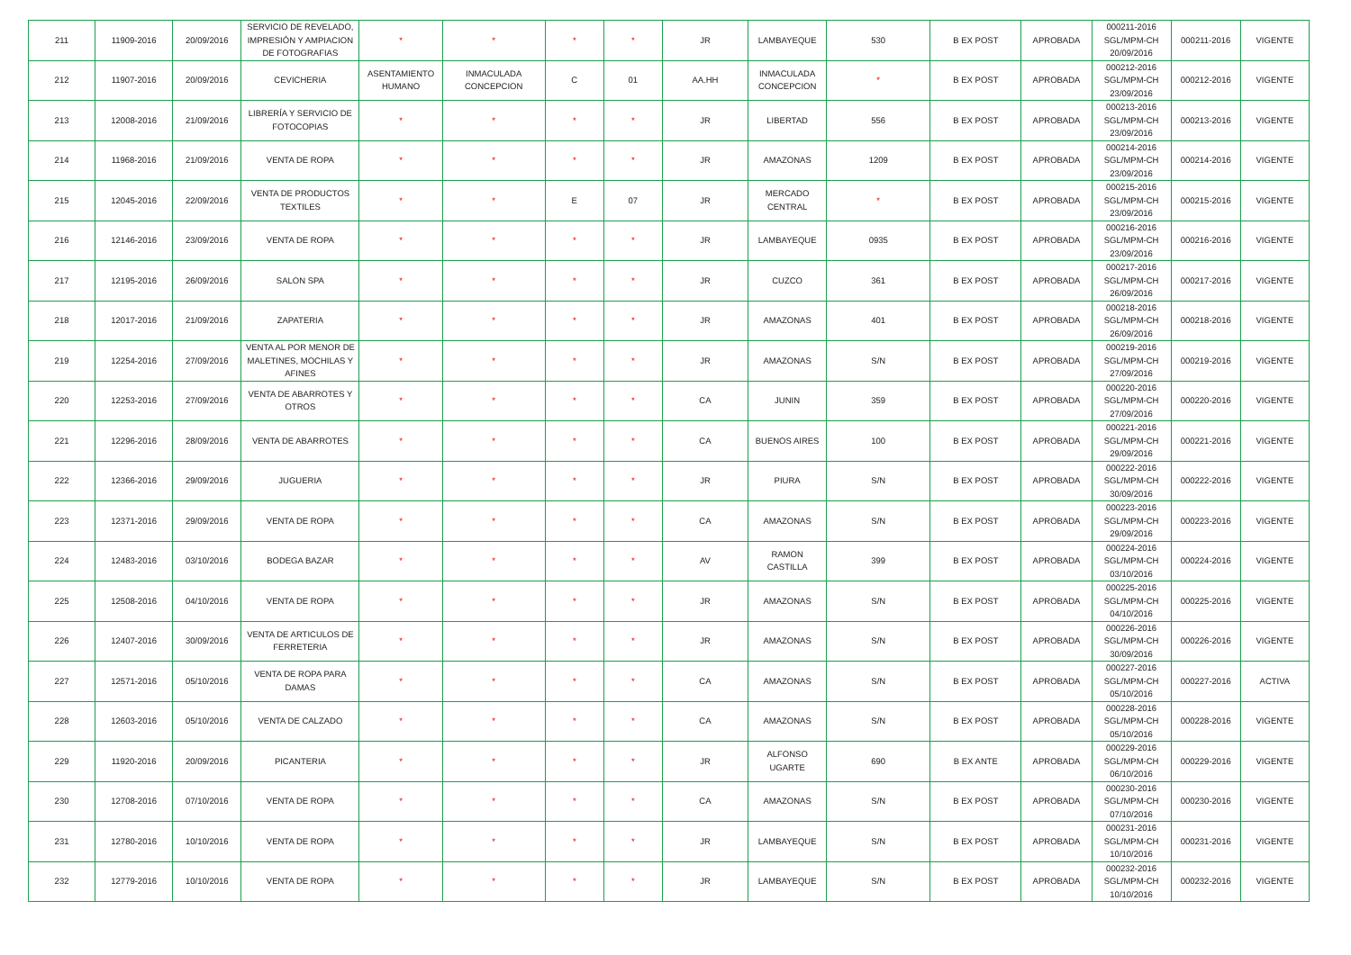| 211 | 11909-2016 | 20/09/2016 | SERVICIO DE REVELADO, IMPRESIÓN Y AMPIACION DE FOTOGRAFIAS | * | * | * | * | JR | LAMBAYEQUE | 530 | B EX POST | APROBADA | 000211-2016 SGL/MPM-CH 20/09/2016 | 000211-2016 | VIGENTE |
| 212 | 11907-2016 | 20/09/2016 | CEVICHERIA | ASENTAMIENTO HUMANO | INMACULADA CONCEPCION | C | 01 | AA.HH | INMACULADA CONCEPCION | * | B EX POST | APROBADA | 000212-2016 SGL/MPM-CH 23/09/2016 | 000212-2016 | VIGENTE |
| 213 | 12008-2016 | 21/09/2016 | LIBRERÍA Y SERVICIO DE FOTOCOPIAS | * | * | * | * | JR | LIBERTAD | 556 | B EX POST | APROBADA | 000213-2016 SGL/MPM-CH 23/09/2016 | 000213-2016 | VIGENTE |
| 214 | 11968-2016 | 21/09/2016 | VENTA DE ROPA | * | * | * | * | JR | AMAZONAS | 1209 | B EX POST | APROBADA | 000214-2016 SGL/MPM-CH 23/09/2016 | 000214-2016 | VIGENTE |
| 215 | 12045-2016 | 22/09/2016 | VENTA DE PRODUCTOS TEXTILES | * | * | E | 07 | JR | MERCADO CENTRAL | * | B EX POST | APROBADA | 000215-2016 SGL/MPM-CH 23/09/2016 | 000215-2016 | VIGENTE |
| 216 | 12146-2016 | 23/09/2016 | VENTA DE ROPA | * | * | * | * | JR | LAMBAYEQUE | 0935 | B EX POST | APROBADA | 000216-2016 SGL/MPM-CH 23/09/2016 | 000216-2016 | VIGENTE |
| 217 | 12195-2016 | 26/09/2016 | SALON SPA | * | * | * | * | JR | CUZCO | 361 | B EX POST | APROBADA | 000217-2016 SGL/MPM-CH 26/09/2016 | 000217-2016 | VIGENTE |
| 218 | 12017-2016 | 21/09/2016 | ZAPATERIA | * | * | * | * | JR | AMAZONAS | 401 | B EX POST | APROBADA | 000218-2016 SGL/MPM-CH 26/09/2016 | 000218-2016 | VIGENTE |
| 219 | 12254-2016 | 27/09/2016 | VENTA AL POR MENOR DE MALETINES, MOCHILAS Y AFINES | * | * | * | * | JR | AMAZONAS | S/N | B EX POST | APROBADA | 000219-2016 SGL/MPM-CH 27/09/2016 | 000219-2016 | VIGENTE |
| 220 | 12253-2016 | 27/09/2016 | VENTA DE ABARROTES Y OTROS | * | * | * | * | CA | JUNIN | 359 | B EX POST | APROBADA | 000220-2016 SGL/MPM-CH 27/09/2016 | 000220-2016 | VIGENTE |
| 221 | 12296-2016 | 28/09/2016 | VENTA DE ABARROTES | * | * | * | * | CA | BUENOS AIRES | 100 | B EX POST | APROBADA | 000221-2016 SGL/MPM-CH 29/09/2016 | 000221-2016 | VIGENTE |
| 222 | 12366-2016 | 29/09/2016 | JUGUERIA | * | * | * | * | JR | PIURA | S/N | B EX POST | APROBADA | 000222-2016 SGL/MPM-CH 30/09/2016 | 000222-2016 | VIGENTE |
| 223 | 12371-2016 | 29/09/2016 | VENTA DE ROPA | * | * | * | * | CA | AMAZONAS | S/N | B EX POST | APROBADA | 000223-2016 SGL/MPM-CH 29/09/2016 | 000223-2016 | VIGENTE |
| 224 | 12483-2016 | 03/10/2016 | BODEGA BAZAR | * | * | * | * | AV | RAMON CASTILLA | 399 | B EX POST | APROBADA | 000224-2016 SGL/MPM-CH 03/10/2016 | 000224-2016 | VIGENTE |
| 225 | 12508-2016 | 04/10/2016 | VENTA DE ROPA | * | * | * | * | JR | AMAZONAS | S/N | B EX POST | APROBADA | 000225-2016 SGL/MPM-CH 04/10/2016 | 000225-2016 | VIGENTE |
| 226 | 12407-2016 | 30/09/2016 | VENTA DE ARTICULOS DE FERRETERIA | * | * | * | * | JR | AMAZONAS | S/N | B EX POST | APROBADA | 000226-2016 SGL/MPM-CH 30/09/2016 | 000226-2016 | VIGENTE |
| 227 | 12571-2016 | 05/10/2016 | VENTA DE ROPA PARA DAMAS | * | * | * | * | CA | AMAZONAS | S/N | B EX POST | APROBADA | 000227-2016 SGL/MPM-CH 05/10/2016 | 000227-2016 | ACTIVA |
| 228 | 12603-2016 | 05/10/2016 | VENTA DE CALZADO | * | * | * | * | CA | AMAZONAS | S/N | B EX POST | APROBADA | 000228-2016 SGL/MPM-CH 05/10/2016 | 000228-2016 | VIGENTE |
| 229 | 11920-2016 | 20/09/2016 | PICANTERIA | * | * | * | * | JR | ALFONSO UGARTE | 690 | B EX ANTE | APROBADA | 000229-2016 SGL/MPM-CH 06/10/2016 | 000229-2016 | VIGENTE |
| 230 | 12708-2016 | 07/10/2016 | VENTA DE ROPA | * | * | * | * | CA | AMAZONAS | S/N | B EX POST | APROBADA | 000230-2016 SGL/MPM-CH 07/10/2016 | 000230-2016 | VIGENTE |
| 231 | 12780-2016 | 10/10/2016 | VENTA DE ROPA | * | * | * | * | JR | LAMBAYEQUE | S/N | B EX POST | APROBADA | 000231-2016 SGL/MPM-CH 10/10/2016 | 000231-2016 | VIGENTE |
| 232 | 12779-2016 | 10/10/2016 | VENTA DE ROPA | * | * | * | * | JR | LAMBAYEQUE | S/N | B EX POST | APROBADA | 000232-2016 SGL/MPM-CH 10/10/2016 | 000232-2016 | VIGENTE |